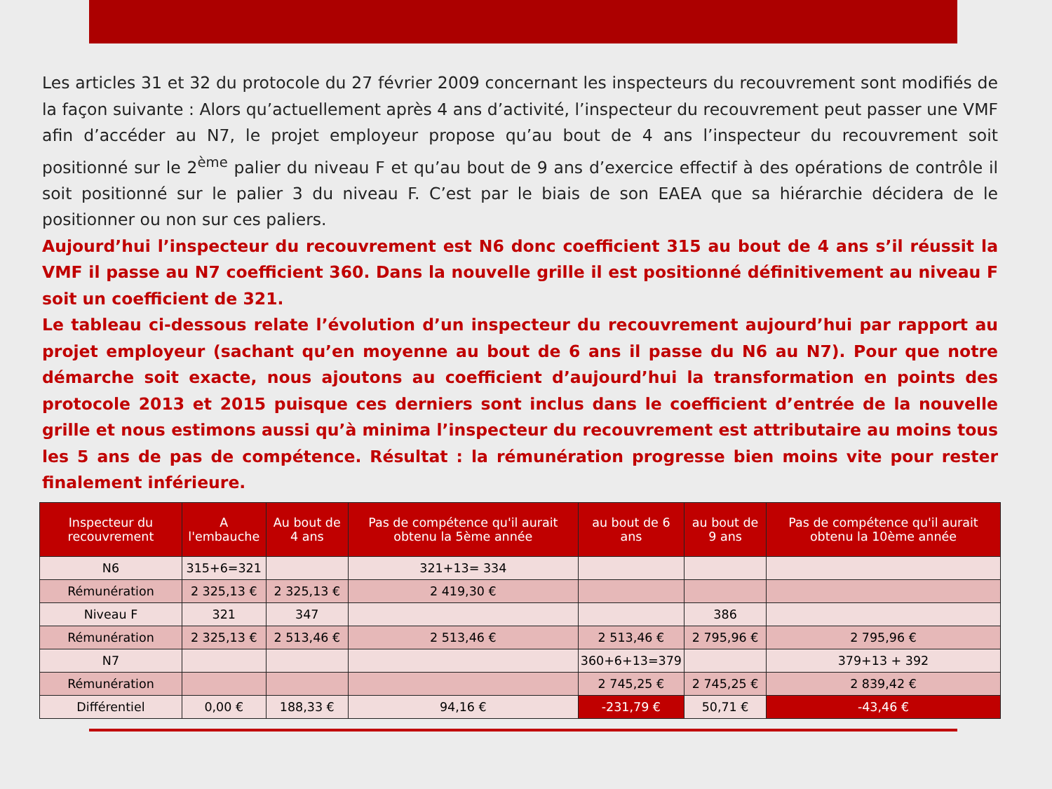Les articles 31 et 32 du protocole du 27 février 2009 concernant les inspecteurs du recouvrement sont modifiés de la façon suivante : Alors qu’actuellement après 4 ans d’activité, l’inspecteur du recouvrement peut passer une VMF afin d’accéder au N7, le projet employeur propose qu’au bout de 4 ans l’inspecteur du recouvrement soit positionné sur le 2<sup>ème</sup> palier du niveau F et qu’au bout de 9 ans d’exercice effectif à des opérations de contrôle il soit positionné sur le palier 3 du niveau F. C’est par le biais de son EAEA que sa hiérarchie décidera de le positionner ou non sur ces paliers.
Aujourd’hui l’inspecteur du recouvrement est N6 donc coefficient 315 au bout de 4 ans s’il réussit la VMF il passe au N7 coefficient 360. Dans la nouvelle grille il est positionné définitivement au niveau F soit un coefficient de 321.
Le tableau ci-dessous relate l’évolution d’un inspecteur du recouvrement aujourd’hui par rapport au projet employeur (sachant qu’en moyenne au bout de 6 ans il passe du N6 au N7). Pour que notre démarche soit exacte, nous ajoutons au coefficient d’aujourd’hui la transformation en points des protocole 2013 et 2015 puisque ces derniers sont inclus dans le coefficient d’entrée de la nouvelle grille et nous estimons aussi qu’à minima l’inspecteur du recouvrement est attributaire au moins tous les 5 ans de pas de compétence. Résultat : la rémunération progresse bien moins vite pour rester finalement inférieure.
| Inspecteur du recouvrement | A l'embauche | Au bout de 4 ans | Pas de compétence qu'il aurait obtenu la 5ème année | au bout de 6 ans | au bout de 9 ans | Pas de compétence qu'il aurait obtenu la 10ème année |
| --- | --- | --- | --- | --- | --- | --- |
| N6 | 315+6=321 | | 321+13= 334 | | | |
| Rémunération | 2 325,13 € | 2 325,13 € | 2 419,30 € | | | |
| Niveau F | 321 | 347 | | | 386 | |
| Rémunération | 2 325,13 € | 2 513,46 € | 2 513,46 € | 2 513,46 € | 2 795,96 € | 2 795,96 € |
| N7 | | | | 360+6+13=379 | | 379+13 + 392 |
| Rémunération | | | | 2 745,25 € | 2 745,25 € | 2 839,42 € |
| Différentiel | 0,00 € | 188,33 € | 94,16 € | -231,79 € | 50,71 € | -43,46 € |